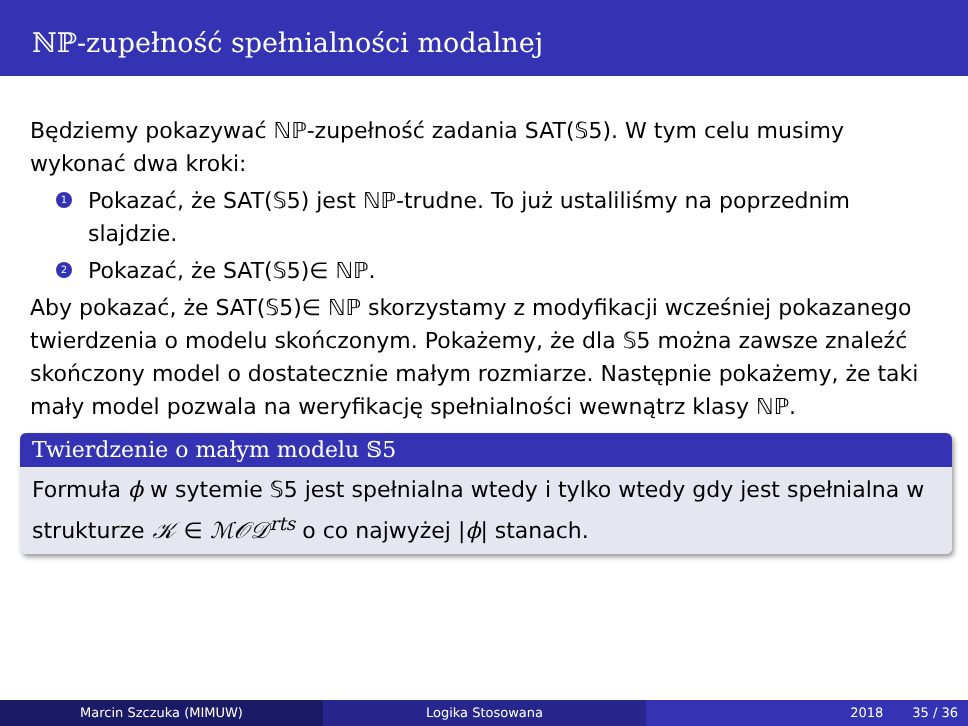ℕℙ-zupełność spełnialności modalnej
Będziemy pokazywać ℕℙ-zupełność zadania SAT(𝕊5). W tym celu musimy wykonać dwa kroki:
1 Pokazać, że SAT(𝕊5) jest ℕℙ-trudne. To już ustaliliśmy na poprzednim slajdzie.
2 Pokazać, że SAT(𝕊5)∈ ℕℙ.
Aby pokazać, że SAT(𝕊5)∈ ℕℙ skorzystamy z modyfikacji wcześniej pokazanego twierdzenia o modelu skończonym. Pokażemy, że dla 𝕊5 można zawsze znaleźć skończony model o dostatecznie małym rozmiarze. Następnie pokażemy, że taki mały model pozwala na weryfikację spełnialności wewnątrz klasy ℕℙ.
Twierdzenie o małym modelu 𝕊5
Formuła ϕ w sytemie 𝕊5 jest spełnialna wtedy i tylko wtedy gdy jest spełnialna w strukturze 𝒦 ∈ ℳ𝒪𝒟<sup>rts</sup> o co najwyżej |ϕ| stanach.
Marcin Szczuka (MIMUW) Logika Stosowana 2018 35 / 36